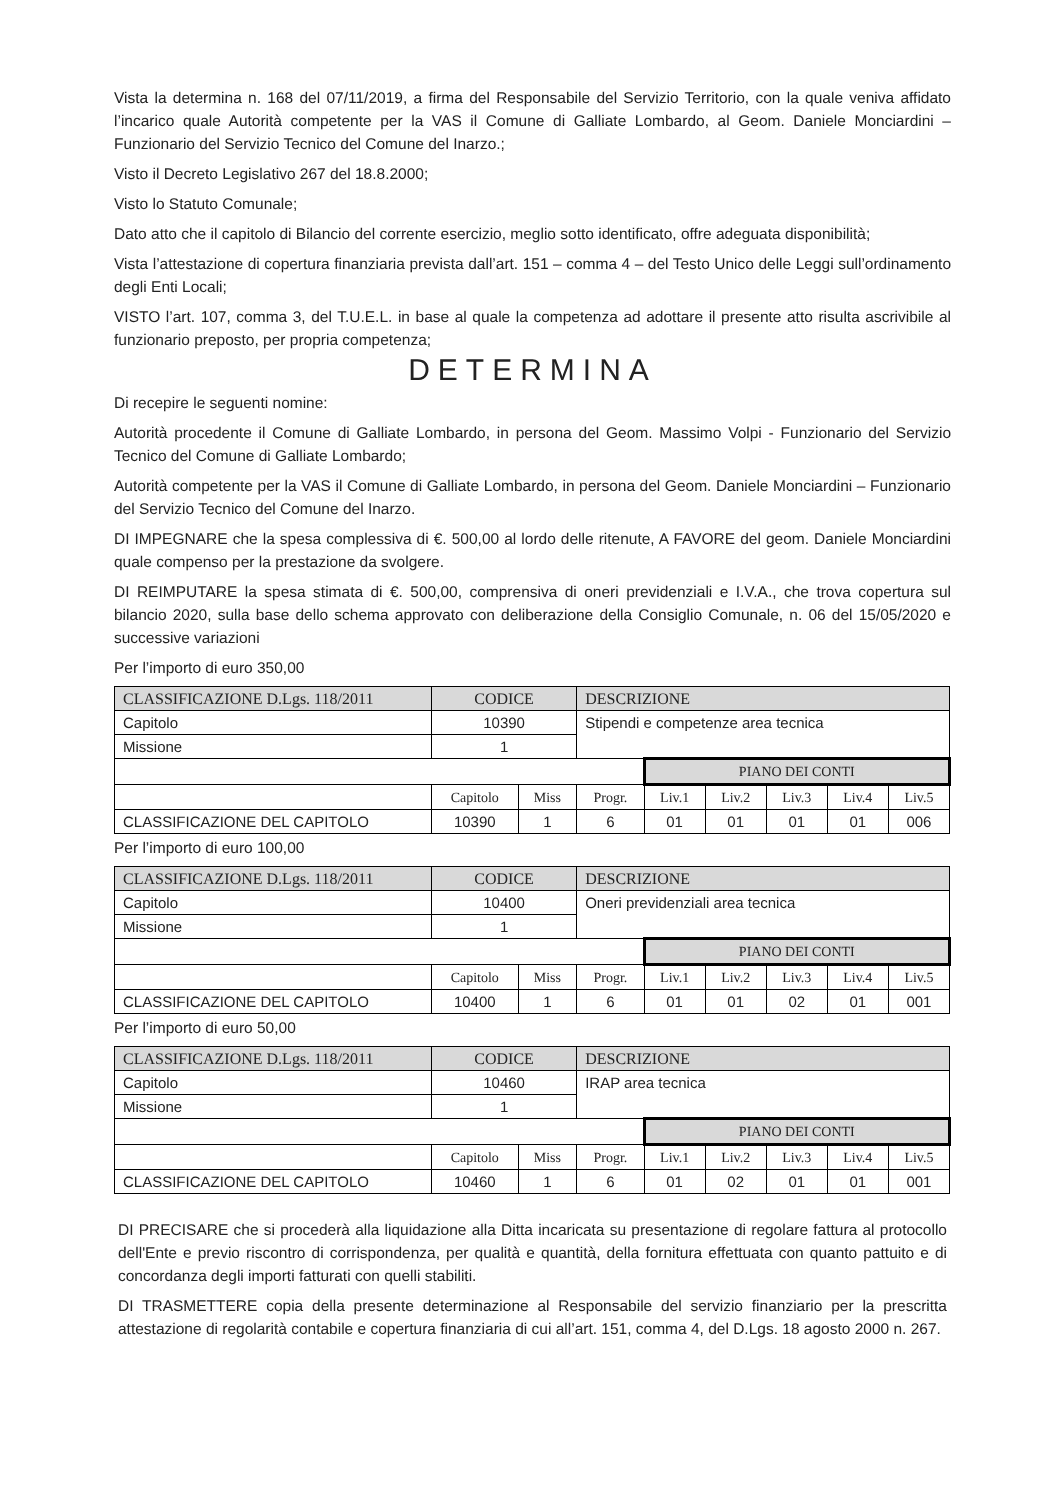Vista la determina n. 168 del 07/11/2019, a firma del Responsabile del Servizio Territorio, con la quale veniva affidato l’incarico quale Autorità competente per la VAS il Comune di Galliate Lombardo, al Geom. Daniele Monciardini – Funzionario del Servizio Tecnico del Comune del Inarzo.;
Visto il Decreto Legislativo 267 del 18.8.2000;
Visto lo Statuto Comunale;
Dato atto che il capitolo di Bilancio del corrente esercizio, meglio sotto identificato, offre adeguata disponibilità;
Vista l’attestazione di copertura finanziaria prevista dall’art. 151 – comma 4 – del Testo Unico delle Leggi sull’ordinamento degli Enti Locali;
VISTO l’art. 107, comma 3, del T.U.E.L. in base al quale la competenza ad adottare il presente atto risulta ascrivibile al funzionario preposto, per propria competenza;
DETERMINA
Di recepire le seguenti nomine:
Autorità procedente il Comune di Galliate Lombardo, in persona del Geom. Massimo Volpi - Funzionario del Servizio Tecnico del Comune di Galliate Lombardo;
Autorità competente per la VAS il Comune di Galliate Lombardo, in persona del Geom. Daniele Monciardini – Funzionario del Servizio Tecnico del Comune del Inarzo.
DI IMPEGNARE che la spesa complessiva di €. 500,00 al lordo delle ritenute, A FAVORE del geom. Daniele Monciardini quale compenso per la prestazione da svolgere.
DI REIMPUTARE la spesa stimata di €. 500,00, comprensiva di oneri previdenziali e I.V.A., che trova copertura sul bilancio 2020, sulla base dello schema approvato con deliberazione della Consiglio Comunale, n. 06 del 15/05/2020 e successive variazioni
Per l’importo di euro 350,00
| CLASSIFICAZIONE D.Lgs. 118/2011 | CODICE | | DESCRIZIONE | | | | | |
| Capitolo | 10390 | | Stipendi e competenze area tecnica | | | | | |
| Missione | 1 | | | | | | | |
| | | | | PIANO DEI CONTI | | | | |
| | Capitolo | Miss | Progr. | Liv.1 | Liv.2 | Liv.3 | Liv.4 | Liv.5 |
| CLASSIFICAZIONE DEL CAPITOLO | 10390 | 1 | 6 | 01 | 01 | 01 | 01 | 006 |
Per l’importo di euro 100,00
| CLASSIFICAZIONE D.Lgs. 118/2011 | CODICE | | DESCRIZIONE | | | | | |
| Capitolo | 10400 | | Oneri previdenziali area tecnica | | | | | |
| Missione | 1 | | | | | | | |
| | | | | PIANO DEI CONTI | | | | |
| | Capitolo | Miss | Progr. | Liv.1 | Liv.2 | Liv.3 | Liv.4 | Liv.5 |
| CLASSIFICAZIONE DEL CAPITOLO | 10400 | 1 | 6 | 01 | 01 | 02 | 01 | 001 |
Per l’importo di euro 50,00
| CLASSIFICAZIONE D.Lgs. 118/2011 | CODICE | | DESCRIZIONE | | | | | |
| Capitolo | 10460 | | IRAP area tecnica | | | | | |
| Missione | 1 | | | | | | | |
| | | | | PIANO DEI CONTI | | | | |
| | Capitolo | Miss | Progr. | Liv.1 | Liv.2 | Liv.3 | Liv.4 | Liv.5 |
| CLASSIFICAZIONE DEL CAPITOLO | 10460 | 1 | 6 | 01 | 02 | 01 | 01 | 001 |
DI PRECISARE che si procederà alla liquidazione alla Ditta incaricata su presentazione di regolare fattura al protocollo dell'Ente e previo riscontro di corrispondenza, per qualità e quantità, della fornitura effettuata con quanto pattuito e di concordanza degli importi fatturati con quelli stabiliti.
DI TRASMETTERE copia della presente determinazione al Responsabile del servizio finanziario per la prescritta attestazione di regolarità contabile e copertura finanziaria di cui all’art. 151, comma 4, del D.Lgs. 18 agosto 2000 n. 267.